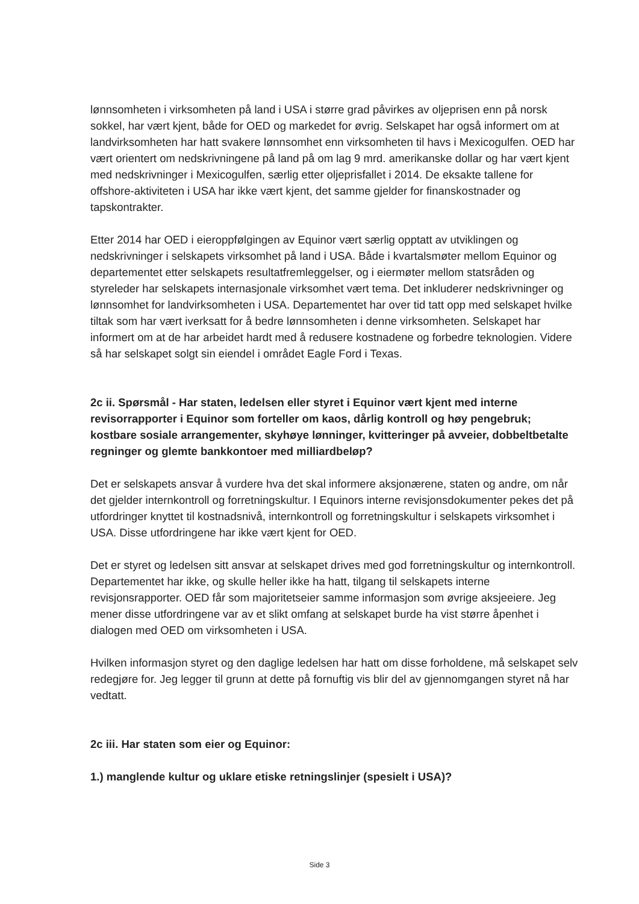lønnsomheten i virksomheten på land i USA i større grad påvirkes av oljeprisen enn på norsk sokkel, har vært kjent, både for OED og markedet for øvrig. Selskapet har også informert om at landvirksomheten har hatt svakere lønnsomhet enn virksomheten til havs i Mexicogulfen. OED har vært orientert om nedskrivningene på land på om lag 9 mrd. amerikanske dollar og har vært kjent med nedskrivninger i Mexicogulfen, særlig etter oljeprisfallet i 2014. De eksakte tallene for offshore-aktiviteten i USA har ikke vært kjent, det samme gjelder for finanskostnader og tapskontrakter.
Etter 2014 har OED i eieroppfølgingen av Equinor vært særlig opptatt av utviklingen og nedskrivninger i selskapets virksomhet på land i USA. Både i kvartalsmøter mellom Equinor og departementet etter selskapets resultatfremleggelser, og i eiermøter mellom statsråden og styreleder har selskapets internasjonale virksomhet vært tema. Det inkluderer nedskrivninger og lønnsomhet for landvirksomheten i USA. Departementet har over tid tatt opp med selskapet hvilke tiltak som har vært iverksatt for å bedre lønnsomheten i denne virksomheten. Selskapet har informert om at de har arbeidet hardt med å redusere kostnadene og forbedre teknologien. Videre så har selskapet solgt sin eiendel i området Eagle Ford i Texas.
2c ii. Spørsmål - Har staten, ledelsen eller styret i Equinor vært kjent med interne revisorrapporter i Equinor som forteller om kaos, dårlig kontroll og høy pengebruk; kostbare sosiale arrangementer, skyhøye lønninger, kvitteringer på avveier, dobbeltbetalte regninger og glemte bankkontoer med milliardbeløp?
Det er selskapets ansvar å vurdere hva det skal informere aksjonærene, staten og andre, om når det gjelder internkontroll og forretningskultur. I Equinors interne revisjonsdokumenter pekes det på utfordringer knyttet til kostnadsnivå, internkontroll og forretningskultur i selskapets virksomhet i USA. Disse utfordringene har ikke vært kjent for OED.
Det er styret og ledelsen sitt ansvar at selskapet drives med god forretningskultur og internkontroll. Departementet har ikke, og skulle heller ikke ha hatt, tilgang til selskapets interne revisjonsrapporter. OED får som majoritetseier samme informasjon som øvrige aksjeeiere. Jeg mener disse utfordringene var av et slikt omfang at selskapet burde ha vist større åpenhet i dialogen med OED om virksomheten i USA.
Hvilken informasjon styret og den daglige ledelsen har hatt om disse forholdene, må selskapet selv redegjøre for. Jeg legger til grunn at dette på fornuftig vis blir del av gjennomgangen styret nå har vedtatt.
2c iii. Har staten som eier og Equinor:
1.) manglende kultur og uklare etiske retningslinjer (spesielt i USA)?
Side 3